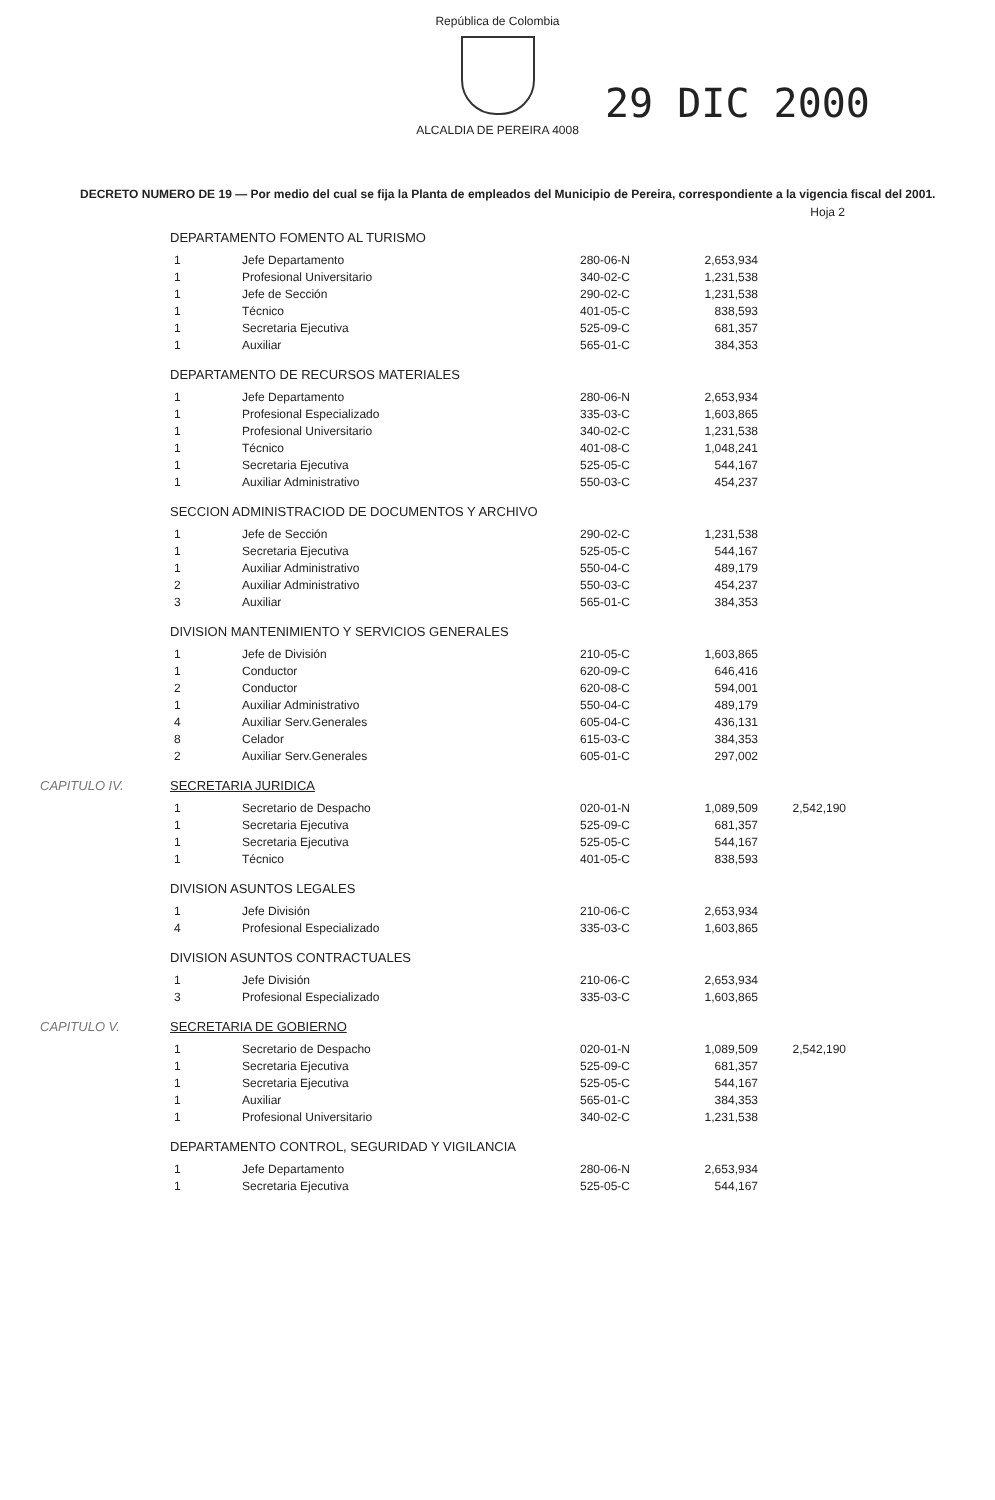República de Colombia
ALCALDIA DE PEREIRA 4008
29 DIC 2000
DECRETO NUMERO DE 19 — Por medio del cual se fija la Planta de empleados del Municipio de Pereira, correspondiente a la vigencia fiscal del 2001.
Hoja 2
DEPARTAMENTO FOMENTO AL TURISMO
| 1 | Jefe Departamento | 280-06-N | 2,653,934 |
| 1 | Profesional Universitario | 340-02-C | 1,231,538 |
| 1 | Jefe de Sección | 290-02-C | 1,231,538 |
| 1 | Técnico | 401-05-C | 838,593 |
| 1 | Secretaria Ejecutiva | 525-09-C | 681,357 |
| 1 | Auxiliar | 565-01-C | 384,353 |
DEPARTAMENTO DE RECURSOS MATERIALES
| 1 | Jefe Departamento | 280-06-N | 2,653,934 |
| 1 | Profesional Especializado | 335-03-C | 1,603,865 |
| 1 | Profesional Universitario | 340-02-C | 1,231,538 |
| 1 | Técnico | 401-08-C | 1,048,241 |
| 1 | Secretaria Ejecutiva | 525-05-C | 544,167 |
| 1 | Auxiliar Administrativo | 550-03-C | 454,237 |
SECCION ADMINISTRACIOD DE DOCUMENTOS Y ARCHIVO
| 1 | Jefe de Sección | 290-02-C | 1,231,538 |
| 1 | Secretaria Ejecutiva | 525-05-C | 544,167 |
| 1 | Auxiliar Administrativo | 550-04-C | 489,179 |
| 2 | Auxiliar Administrativo | 550-03-C | 454,237 |
| 3 | Auxiliar | 565-01-C | 384,353 |
DIVISION MANTENIMIENTO Y SERVICIOS GENERALES
| 1 | Jefe de División | 210-05-C | 1,603,865 |
| 1 | Conductor | 620-09-C | 646,416 |
| 2 | Conductor | 620-08-C | 594,001 |
| 1 | Auxiliar Administrativo | 550-04-C | 489,179 |
| 4 | Auxiliar Serv.Generales | 605-04-C | 436,131 |
| 8 | Celador | 615-03-C | 384,353 |
| 2 | Auxiliar Serv.Generales | 605-01-C | 297,002 |
CAPITULO IV. SECRETARIA JURIDICA
| 1 | Secretario de Despacho | 020-01-N | 1,089,509 | 2,542,190 |
| 1 | Secretaria Ejecutiva | 525-09-C | 681,357 | |
| 1 | Secretaria Ejecutiva | 525-05-C | 544,167 | |
| 1 | Técnico | 401-05-C | 838,593 | |
DIVISION ASUNTOS LEGALES
| 1 | Jefe División | 210-06-C | 2,653,934 |
| 4 | Profesional Especializado | 335-03-C | 1,603,865 |
DIVISION ASUNTOS CONTRACTUALES
| 1 | Jefe División | 210-06-C | 2,653,934 |
| 3 | Profesional Especializado | 335-03-C | 1,603,865 |
CAPITULO V. SECRETARIA DE GOBIERNO
| 1 | Secretario de Despacho | 020-01-N | 1,089,509 | 2,542,190 |
| 1 | Secretaria Ejecutiva | 525-09-C | 681,357 | |
| 1 | Secretaria Ejecutiva | 525-05-C | 544,167 | |
| 1 | Auxiliar | 565-01-C | 384,353 | |
| 1 | Profesional Universitario | 340-02-C | 1,231,538 | |
DEPARTAMENTO CONTROL, SEGURIDAD Y VIGILANCIA
| 1 | Jefe Departamento | 280-06-N | 2,653,934 |
| 1 | Secretaria Ejecutiva | 525-05-C | 544,167 |